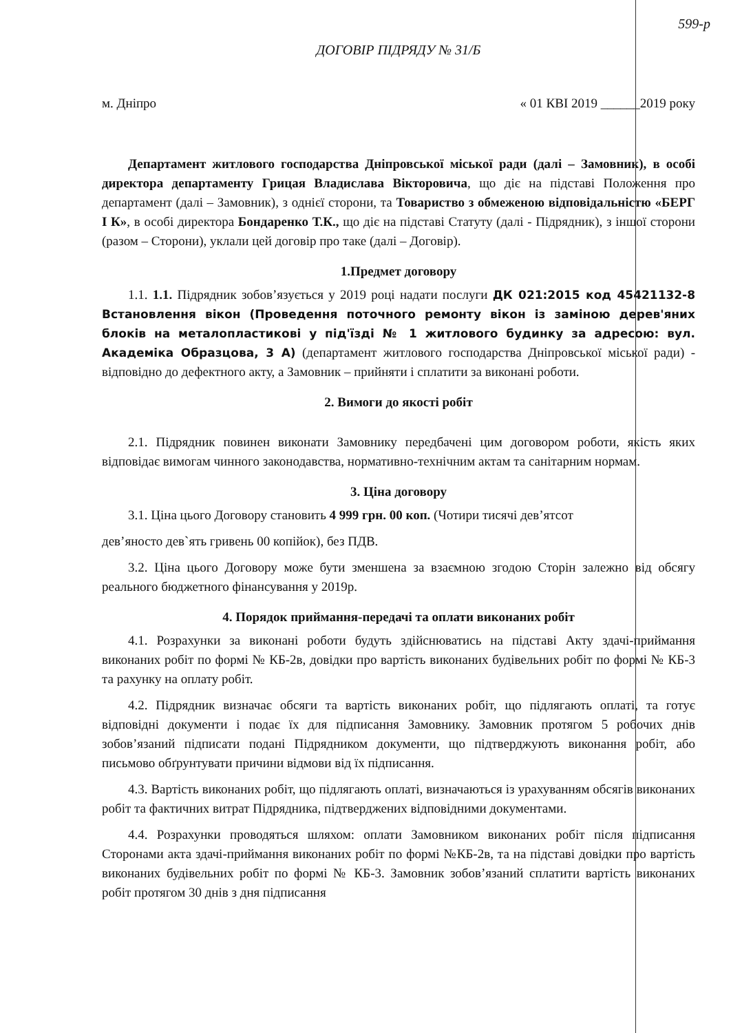599-р
ДОГОВІР ПІДРЯДУ № 31/Б
м. Дніпро « 01 КВІ 2019 ______2019 року
Департамент житлового господарства Дніпровської міської ради (далі – Замовник), в особі директора департаменту Грицая Владислава Вікторовича, що діє на підставі Положення про департамент (далі – Замовник), з однієї сторони, та Товариство з обмеженою відповідальністю «БЕРГ І К», в особі директора Бондаренко Т.К., що діє на підставі Статуту (далі - Підрядник), з іншої сторони (разом – Сторони), уклали цей договір про таке (далі – Договір).
1.Предмет договору
1.1. 1.1. Підрядник зобов’язується у 2019 році надати послуги ДК 021:2015 код 45421132-8 Встановлення вікон (Проведення поточного ремонту вікон із заміною дерев'яних блоків на металопластикові у під'їзді № 1 житлового будинку за адресою: вул. Академіка Образцова, 3 А) (департамент житлового господарства Дніпровської міської ради) - відповідно до дефектного акту, а Замовник – прийняти і сплатити за виконані роботи.
2. Вимоги до якості робіт
2.1. Підрядник повинен виконати Замовнику передбачені цим договором роботи, якість яких відповідає вимогам чинного законодавства, нормативно-технічним актам та санітарним нормам.
3. Ціна договору
3.1. Ціна цього Договору становить 4 999 грн. 00 коп. (Чотири тисячі дев’ятсот
дев’яносто дев`ять гривень 00 копійок), без ПДВ.
3.2. Ціна цього Договору може бути зменшена за взаємною згодою Сторін залежно від обсягу реального бюджетного фінансування у 2019р.
4. Порядок приймання-передачі та оплати виконаних робіт
4.1. Розрахунки за виконані роботи будуть здійснюватись на підставі Акту здачі-приймання виконаних робіт по формі № КБ-2в, довідки про вартість виконаних будівельних робіт по формі № КБ-3 та рахунку на оплату робіт.
4.2. Підрядник визначає обсяги та вартість виконаних робіт, що підлягають оплаті, та готує відповідні документи і подає їх для підписання Замовнику. Замовник протягом 5 робочих днів зобов’язаний підписати подані Підрядником документи, що підтверджують виконання робіт, або письмово обґрунтувати причини відмови від їх підписання.
4.3. Вартість виконаних робіт, що підлягають оплаті, визначаються із урахуванням обсягів виконаних робіт та фактичних витрат Підрядника, підтверджених відповідними документами.
4.4. Розрахунки проводяться шляхом: оплати Замовником виконаних робіт після підписання Сторонами акта здачі-приймання виконаних робіт по формі №КБ-2в, та на підставі довідки про вартість виконаних будівельних робіт по формі № КБ-3. Замовник зобов’язаний сплатити вартість виконаних робіт протягом 30 днів з дня підписання